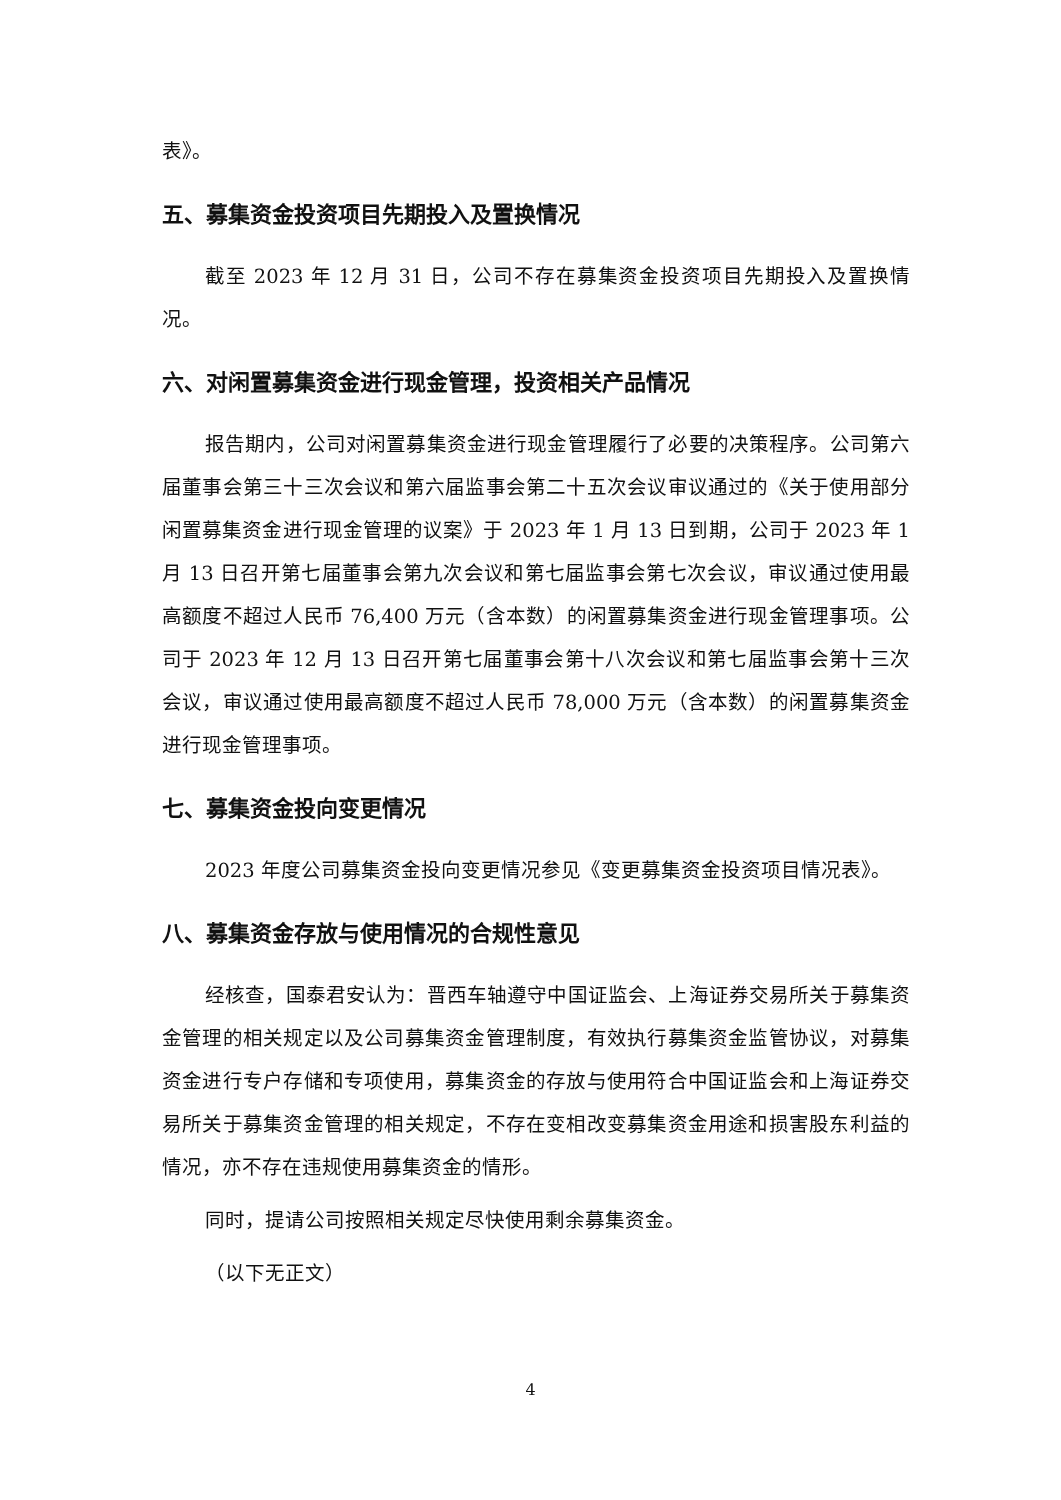表》。
五、募集资金投资项目先期投入及置换情况
截至 2023 年 12 月 31 日，公司不存在募集资金投资项目先期投入及置换情况。
六、对闲置募集资金进行现金管理，投资相关产品情况
报告期内，公司对闲置募集资金进行现金管理履行了必要的决策程序。公司第六届董事会第三十三次会议和第六届监事会第二十五次会议审议通过的《关于使用部分闲置募集资金进行现金管理的议案》于 2023 年 1 月 13 日到期，公司于 2023 年 1 月 13 日召开第七届董事会第九次会议和第七届监事会第七次会议，审议通过使用最高额度不超过人民币 76,400 万元（含本数）的闲置募集资金进行现金管理事项。公司于 2023 年 12 月 13 日召开第七届董事会第十八次会议和第七届监事会第十三次会议，审议通过使用最高额度不超过人民币 78,000 万元（含本数）的闲置募集资金进行现金管理事项。
七、募集资金投向变更情况
2023 年度公司募集资金投向变更情况参见《变更募集资金投资项目情况表》。
八、募集资金存放与使用情况的合规性意见
经核查，国泰君安认为：晋西车轴遵守中国证监会、上海证券交易所关于募集资金管理的相关规定以及公司募集资金管理制度，有效执行募集资金监管协议，对募集资金进行专户存储和专项使用，募集资金的存放与使用符合中国证监会和上海证券交易所关于募集资金管理的相关规定，不存在变相改变募集资金用途和损害股东利益的情况，亦不存在违规使用募集资金的情形。
同时，提请公司按照相关规定尽快使用剩余募集资金。
（以下无正文）
4